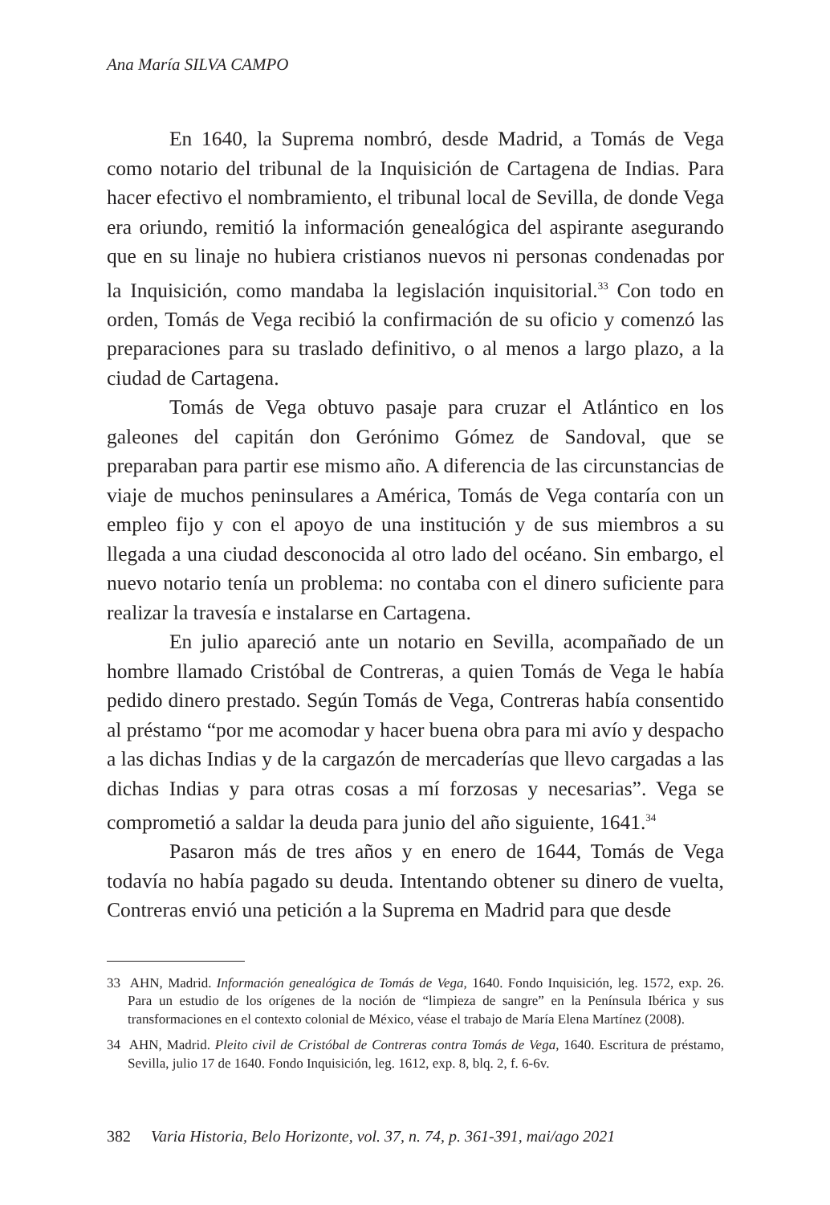Ana María SILVA CAMPO
En 1640, la Suprema nombró, desde Madrid, a Tomás de Vega como notario del tribunal de la Inquisición de Cartagena de Indias. Para hacer efectivo el nombramiento, el tribunal local de Sevilla, de donde Vega era oriundo, remitió la información genealógica del aspirante asegurando que en su linaje no hubiera cristianos nuevos ni personas condenadas por la Inquisición, como mandaba la legislación inquisitorial.<sup>33</sup> Con todo en orden, Tomás de Vega recibió la confirmación de su oficio y comenzó las preparaciones para su traslado definitivo, o al menos a largo plazo, a la ciudad de Cartagena.
Tomás de Vega obtuvo pasaje para cruzar el Atlántico en los galeones del capitán don Gerónimo Gómez de Sandoval, que se preparaban para partir ese mismo año. A diferencia de las circunstancias de viaje de muchos peninsulares a América, Tomás de Vega contaría con un empleo fijo y con el apoyo de una institución y de sus miembros a su llegada a una ciudad desconocida al otro lado del océano. Sin embargo, el nuevo notario tenía un problema: no contaba con el dinero suficiente para realizar la travesía e instalarse en Cartagena.
En julio apareció ante un notario en Sevilla, acompañado de un hombre llamado Cristóbal de Contreras, a quien Tomás de Vega le había pedido dinero prestado. Según Tomás de Vega, Contreras había consentido al préstamo “por me acomodar y hacer buena obra para mi avío y despacho a las dichas Indias y de la cargazón de mercaderías que llevo cargadas a las dichas Indias y para otras cosas a mí forzosas y necesarias”. Vega se comprometió a saldar la deuda para junio del año siguiente, 1641.<sup>34</sup>
Pasaron más de tres años y en enero de 1644, Tomás de Vega todavía no había pagado su deuda. Intentando obtener su dinero de vuelta, Contreras envió una petición a la Suprema en Madrid para que desde
33 AHN, Madrid. Información genealógica de Tomás de Vega, 1640. Fondo Inquisición, leg. 1572, exp. 26. Para un estudio de los orígenes de la noción de “limpieza de sangre” en la Península Ibérica y sus transformaciones en el contexto colonial de México, véase el trabajo de María Elena Martínez (2008).
34 AHN, Madrid. Pleito civil de Cristóbal de Contreras contra Tomás de Vega, 1640. Escritura de préstamo, Sevilla, julio 17 de 1640. Fondo Inquisición, leg. 1612, exp. 8, blq. 2, f. 6-6v.
382 Varia Historia, Belo Horizonte, vol. 37, n. 74, p. 361-391, mai/ago 2021